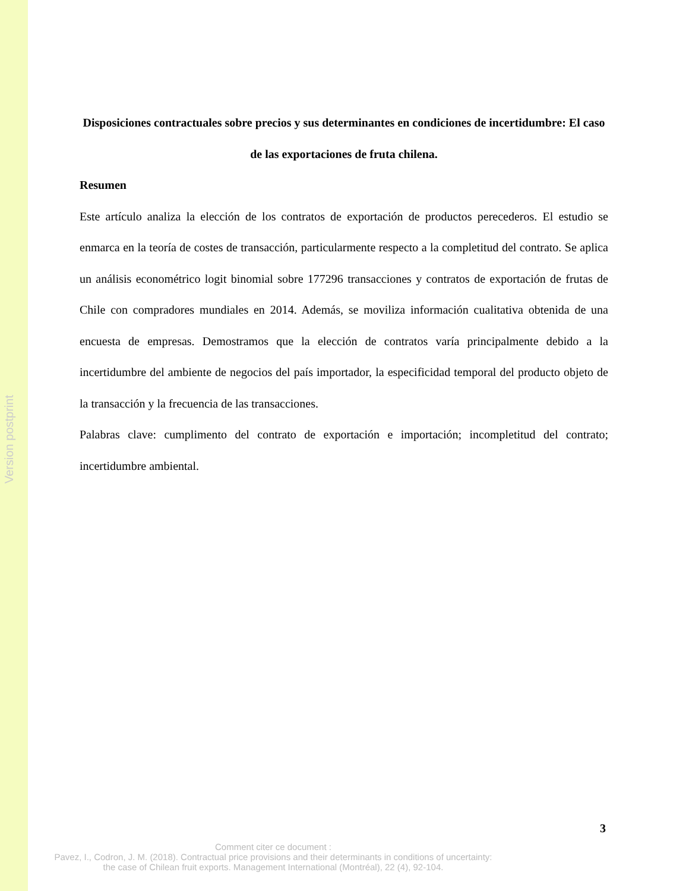Version postprint
Disposiciones contractuales sobre precios y sus determinantes en condiciones de incertidumbre: El caso de las exportaciones de fruta chilena.
Resumen
Este artículo analiza la elección de los contratos de exportación de productos perecederos. El estudio se enmarca en la teoría de costes de transacción, particularmente respecto a la completitud del contrato. Se aplica un análisis econométrico logit binomial sobre 177296 transacciones y contratos de exportación de frutas de Chile con compradores mundiales en 2014. Además, se moviliza información cualitativa obtenida de una encuesta de empresas. Demostramos que la elección de contratos varía principalmente debido a la incertidumbre del ambiente de negocios del país importador, la especificidad temporal del producto objeto de la transacción y la frecuencia de las transacciones.
Palabras clave: cumplimento del contrato de exportación e importación; incompletitud del contrato; incertidumbre ambiental.
3
Comment citer ce document :
Pavez, I., Codron, J. M. (2018). Contractual price provisions and their determinants in conditions of uncertainty: the case of Chilean fruit exports. Management International (Montréal), 22 (4), 92-104.